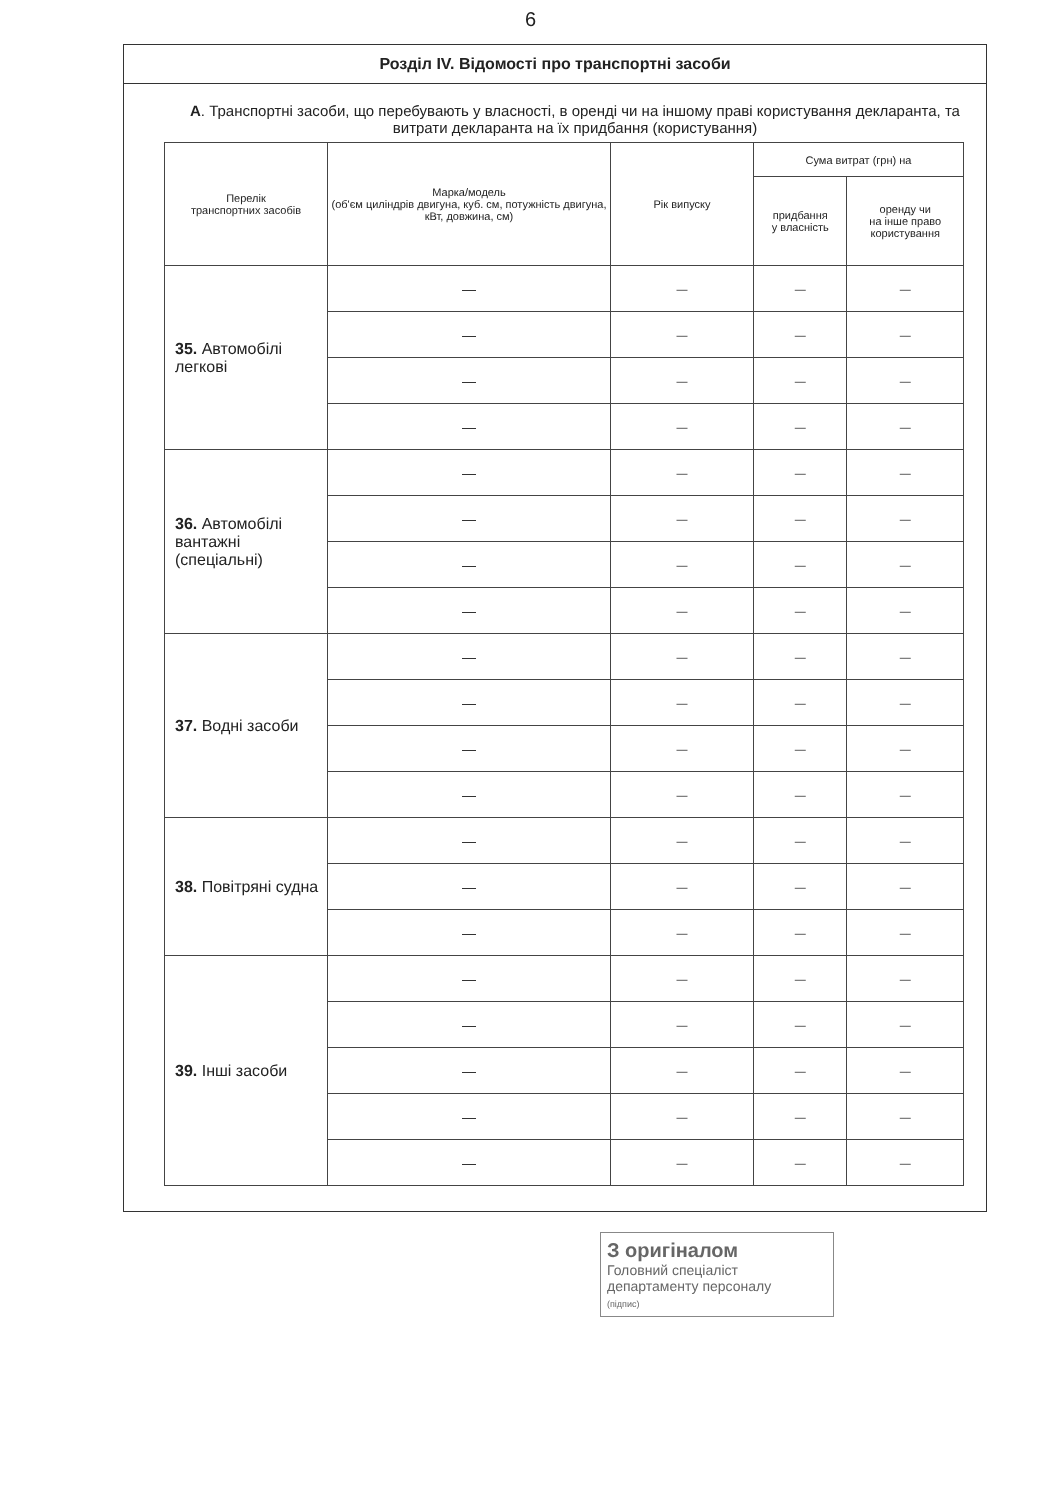6
Розділ IV. Відомості про транспортні засоби
А. Транспортні засоби, що перебувають у власності, в оренді чи на іншому праві користування декларанта, та витрати декларанта на їх придбання (користування)
| Перелік транспортних засобів | Марка/модель (об'єм циліндрів двигуна, куб. см, потужність двигуна, кВт, довжина, см) | Рік випуску | Сума витрат (грн) на | |
| --- | --- | --- | --- | --- |
| | | | придбання у власність | оренду чи на інше право користування |
| 35. Автомобілі легкові | — | — | — | — |
| | — | — | — | — |
| | — | — | — | — |
| | — | — | — | — |
| 36. Автомобілі вантажні (спеціальні) | — | — | — | — |
| | — | — | — | — |
| | — | — | — | — |
| | — | — | — | — |
| 37. Водні засоби | — | — | — | — |
| | — | — | — | — |
| | — | — | — | — |
| | — | — | — | — |
| 38. Повітряні судна | — | — | — | — |
| | — | — | — | — |
| | — | — | — | — |
| 39. Інші засоби | — | — | — | — |
| | — | — | — | — |
| | — | — | — | — |
| | — | — | — | — |
| | — | — | — | — |
З оригіналом
Головний спеціаліст
департаменту персоналу
(підпис)